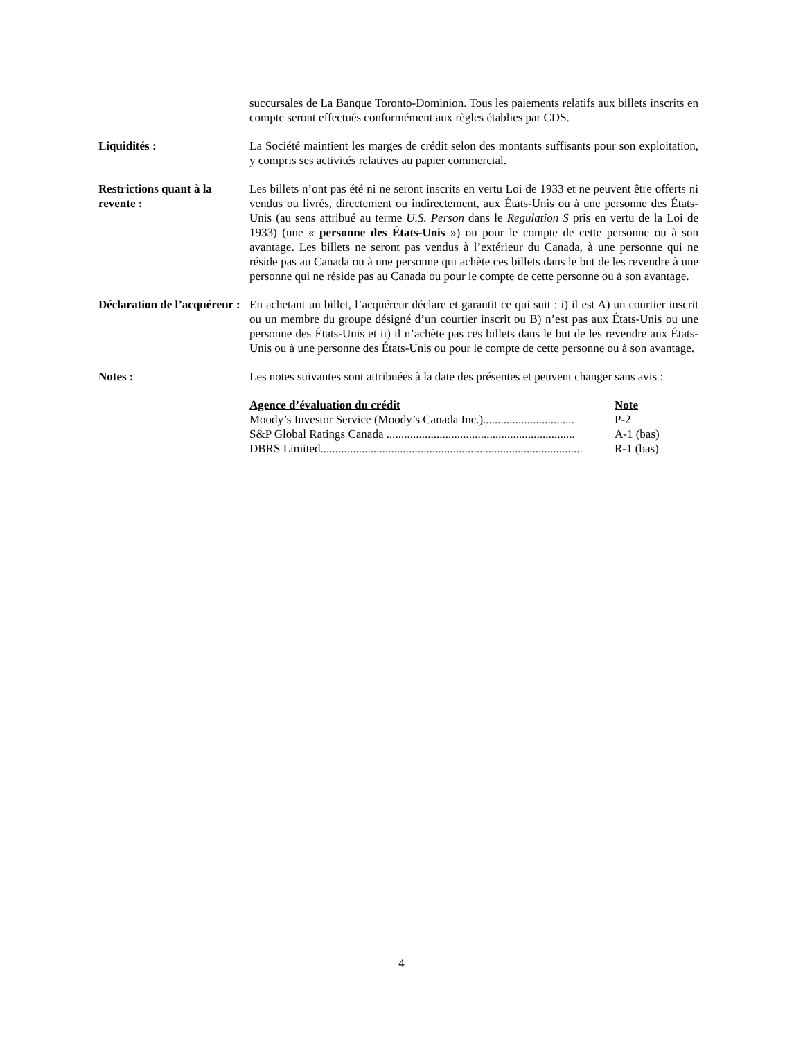succursales de La Banque Toronto-Dominion. Tous les paiements relatifs aux billets inscrits en compte seront effectués conformément aux règles établies par CDS.
Liquidités : La Société maintient les marges de crédit selon des montants suffisants pour son exploitation, y compris ses activités relatives au papier commercial.
Restrictions quant à la revente :
Les billets n’ont pas été ni ne seront inscrits en vertu Loi de 1933 et ne peuvent être offerts ni vendus ou livrés, directement ou indirectement, aux États-Unis ou à une personne des États-Unis (au sens attribué au terme U.S. Person dans le Regulation S pris en vertu de la Loi de 1933) (une « personne des États-Unis ») ou pour le compte de cette personne ou à son avantage. Les billets ne seront pas vendus à l’extérieur du Canada, à une personne qui ne réside pas au Canada ou à une personne qui achète ces billets dans le but de les revendre à une personne qui ne réside pas au Canada ou pour le compte de cette personne ou à son avantage.
Déclaration de l’acquéreur :
En achetant un billet, l’acquéreur déclare et garantit ce qui suit : i) il est A) un courtier inscrit ou un membre du groupe désigné d’un courtier inscrit ou B) n’est pas aux États-Unis ou une personne des États-Unis et ii) il n’achète pas ces billets dans le but de les revendre aux États-Unis ou à une personne des États-Unis ou pour le compte de cette personne ou à son avantage.
Notes : Les notes suivantes sont attribuées à la date des présentes et peuvent changer sans avis :
| Agence d’évaluation du crédit | Note |
| --- | --- |
| Moody’s Investor Service (Moody’s Canada Inc.)............................... | P-2 |
| S&P Global Ratings Canada ................................................................ | A-1 (bas) |
| DBRS Limited......................................................................................... | R-1 (bas) |
4